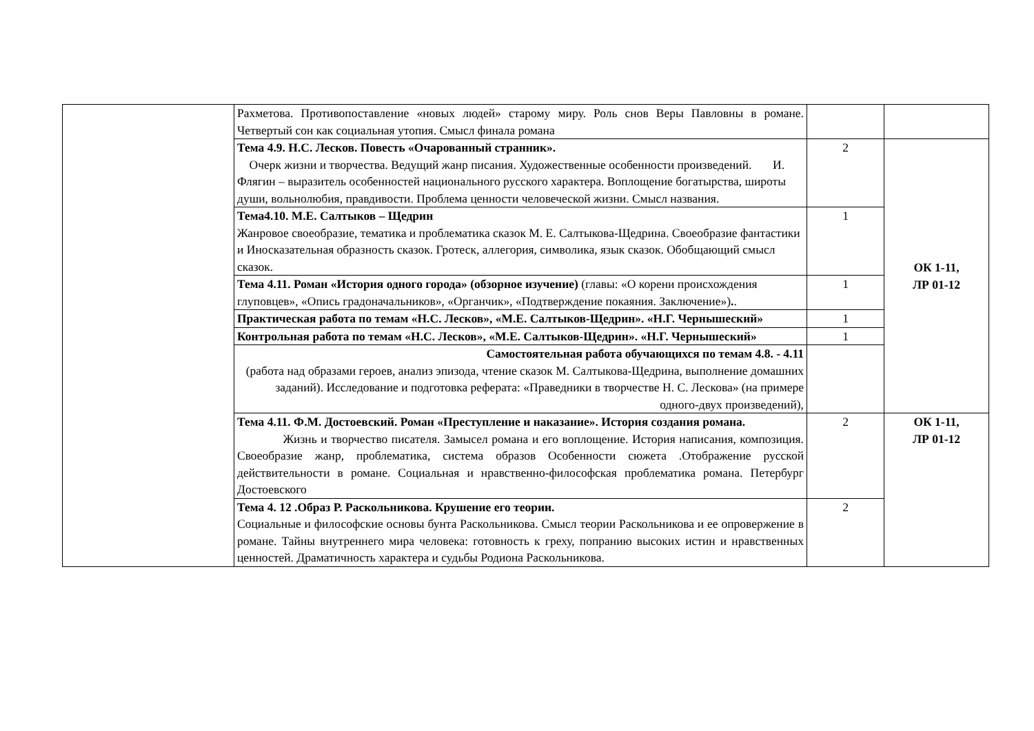| | Рахметова. Противопоставление «новых людей» старому миру. Роль снов Веры Павловны в романе. Четвертый сон как социальная утопия. Смысл финала романа | | |
| | Тема 4.9. Н.С. Лесков. Повесть «Очарованный странник». Очерк жизни и творчества. Ведущий жанр писания. Художественные особенности произведений. И. Флягин – выразитель особенностей национального русского характера. Воплощение богатырства, широты души, вольнолюбия, правдивости. Проблема ценности человеческой жизни. Смысл названия. | 2 | ОК 1-11, ЛР 01-12 |
| | Тема4.10. М.Е. Салтыков – Щедрин Жанровое своеобразие, тематика и проблематика сказок М. Е. Салтыкова-Щедрина. Своеобразие фантастики и Иносказательная образность сказок. Гротеск, аллегория, символика, язык сказок. Обобщающий смысл сказок. | 1 | |
| | Тема 4.11. Роман «История одного города» (обзорное изучение) (главы: «О корени происхождения глуповцев», «Опись градоначальников», «Органчик», «Подтверждение покаяния. Заключение») . . | 1 | |
| | Практическая работа по темам «Н.С. Лесков», «М.Е. Салтыков-Щедрин». «Н.Г. Чернышеский» | 1 | |
| | Контрольная работа по темам «Н.С. Лесков», «М.Е. Салтыков-Щедрин». «Н.Г. Чернышеский» | 1 | |
| | Самостоятельная работа обучающихся по темам 4.8. - 4.11 (работа над образами героев, анализ эпизода, чтение сказок М. Салтыкова-Щедрина, выполнение домашних заданий). Исследование и подготовка реферата: «Праведники в творчестве Н. С. Лескова» (на примере одного-двух произведений), | | |
| | Тема 4.11. Ф.М. Достоевский. Роман «Преступление и наказание». История создания романа. Жизнь и творчество писателя. Замысел романа и его воплощение. История написания, композиция. Своеобразие жанр, проблематика, система образов Особенности сюжета .Отображение русской действительности в романе. Социальная и нравственно-философская проблематика романа. Петербург Достоевского | 2 | ОК 1-11, ЛР 01-12 |
| | Тема 4. 12 .Образ Р. Раскольникова. Крушение его теории. Социальные и философские основы бунта Раскольникова. Смысл теории Раскольникова и ее опровержение в романе. Тайны внутреннего мира человека: готовность к греху, попранию высоких истин и нравственных ценностей. Драматичность характера и судьбы Родиона Раскольникова. | 2 | |